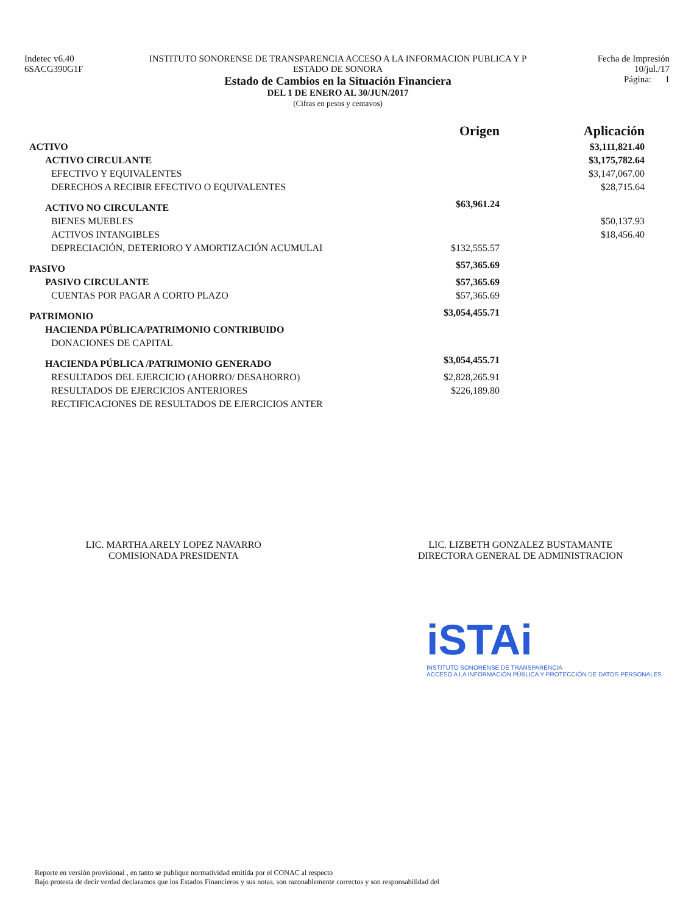Indetec v6.40
6SACG390G1F
INSTITUTO SONORENSE DE TRANSPARENCIA ACCESO A LA INFORMACION PUBLICA Y P
ESTADO DE SONORA
Estado de Cambios en la Situación Financiera
DEL 1 DE ENERO AL 30/JUN/2017
(Cifras en pesos y centavos)
Fecha de Impresión
10/jul./17
Página: 1
| | Origen | Aplicación |
| --- | --- | --- |
| ACTIVO | | $3,111,821.40 |
| ACTIVO CIRCULANTE | | $3,175,782.64 |
| EFECTIVO Y EQUIVALENTES | | $3,147,067.00 |
| DERECHOS A RECIBIR EFECTIVO O EQUIVALENTES | | $28,715.64 |
| ACTIVO NO CIRCULANTE | $63,961.24 | |
| BIENES MUEBLES | | $50,137.93 |
| ACTIVOS INTANGIBLES | | $18,456.40 |
| DEPRECIACIÓN, DETERIORO Y AMORTIZACIÓN ACUMULAI | $132,555.57 | |
| PASIVO | $57,365.69 | |
| PASIVO CIRCULANTE | $57,365.69 | |
| CUENTAS POR PAGAR A CORTO PLAZO | $57,365.69 | |
| PATRIMONIO | $3,054,455.71 | |
| HACIENDA PÚBLICA/PATRIMONIO CONTRIBUIDO | | |
| DONACIONES DE CAPITAL | | |
| HACIENDA PÚBLICA /PATRIMONIO GENERADO | $3,054,455.71 | |
| RESULTADOS DEL EJERCICIO (AHORRO/ DESAHORRO) | $2,828,265.91 | |
| RESULTADOS DE EJERCICIOS ANTERIORES | $226,189.80 | |
| RECTIFICACIONES DE RESULTADOS DE EJERCICIOS ANTER | | |
LIC. MARTHA ARELY LOPEZ NAVARRO
COMISIONADA PRESIDENTA
LIC. LIZBETH GONZALEZ BUSTAMANTE
DIRECTORA GENERAL DE ADMINISTRACION
iSTAi
INSTITUTO SONORENSE DE TRANSPARENCIA
ACCESO A LA INFORMACIÓN PÚBLICA Y PROTECCIÓN DE DATOS PERSONALES
Reporte en versión provisional , en tanto se publique normatividad emitida por el CONAC al respecto
Bajo protesta de decir verdad declaramos que los Estados Financieros y sus notas, son razonablemente correctos y son responsabilidad del